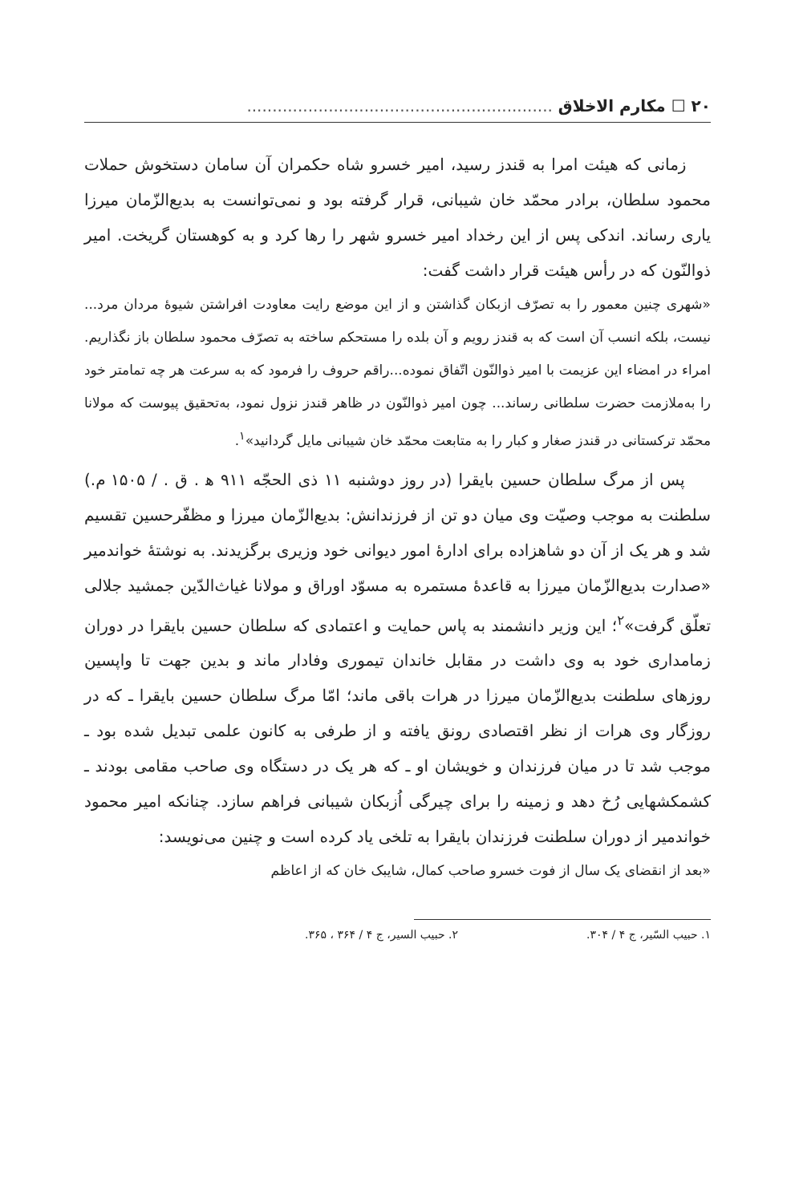۲۰ ☐ مکارم الاخلاق ............................................................
زمانی که هیئت امرا به قندز رسید، امیر خسرو شاه حکمران آن سامان دستخوش حملات محمود سلطان، برادر محمّد خان شیبانی، قرار گرفته بود و نمی‌توانست به بدیع‌الزّمان میرزا یاری رساند. اندکی پس از این رخداد امیر خسرو شهر را رها کرد و به کوهستان گریخت. امیر ذوالنّون که در رأس هیئت قرار داشت گفت:
«شهری چنین معمور را به تصرّف ازبکان گذاشتن و از این موضع رایت معاودت افراشتن شیوهٔ مردان مرد... نیست، بلکه انسب آن است که به قندز رویم و آن بلده را مستحکم ساخته به تصرّف محمود سلطان باز نگذاریم. امراء در امضاء این عزیمت با امیر ذوالنّون اتّفاق نموده...راقم حروف را فرمود که به سرعت هر چه تمامتر خود را به‌ملازمت حضرت سلطانی رساند... چون امیر ذوالنّون در ظاهر قندز نزول نمود، به‌تحقیق پیوست که مولانا محمّد ترکستانی در قندز صغار و کبار را به متابعت محمّد خان شیبانی مایل گردانید»<sup>۱</sup>.
پس از مرگ سلطان حسین بایقرا (در روز دوشنبه ۱۱ ذی الحجّه ۹۱۱ ه‍ . ق . / ۱۵۰۵ م.) سلطنت به موجب وصیّت وی میان دو تن از فرزندانش: بدیع‌الزّمان میرزا و مظفّرحسین تقسیم شد و هر یک از آن دو شاهزاده برای ادارهٔ امور دیوانی خود وزیری برگزیدند. به نوشتهٔ خواندمیر «صدارت بدیع‌الزّمان میرزا به قاعدهٔ مستمره به مسوّد اوراق و مولانا غیاث‌الدّین جمشید جلالی تعلّق گرفت»<sup>۲</sup>؛ این وزیر دانشمند به پاس حمایت و اعتمادی که سلطان حسین بایقرا در دوران زمامداری خود به وی داشت در مقابل خاندان تیموری وفادار ماند و بدین جهت تا واپسین روزهای سلطنت بدیع‌الزّمان میرزا در هرات باقی ماند؛ امّا مرگ سلطان حسین بایقرا ـ که در روزگار وی هرات از نظر اقتصادی رونق یافته و از طرفی به کانون علمی تبدیل شده بود ـ موجب شد تا در میان فرزندان و خویشان او ـ که هر یک در دستگاه وی صاحب مقامی بودند ـ کشمکشهایی رُخ دهد و زمینه را برای چیرگی اُزبکان شیبانی فراهم سازد. چنانکه امیر محمود خواندمیر از دوران سلطنت فرزندان بایقرا به تلخی یاد کرده است و چنین می‌نویسد:
«بعد از انقضای یک سال از فوت خسرو صاحب کمال، شایبک خان که از اعاظم
۱. حبیب السّیر، ج ۴ / ۳۰۴. ۲. حبیب السیر، ج ۴ / ۳۶۴ ، ۳۶۵.